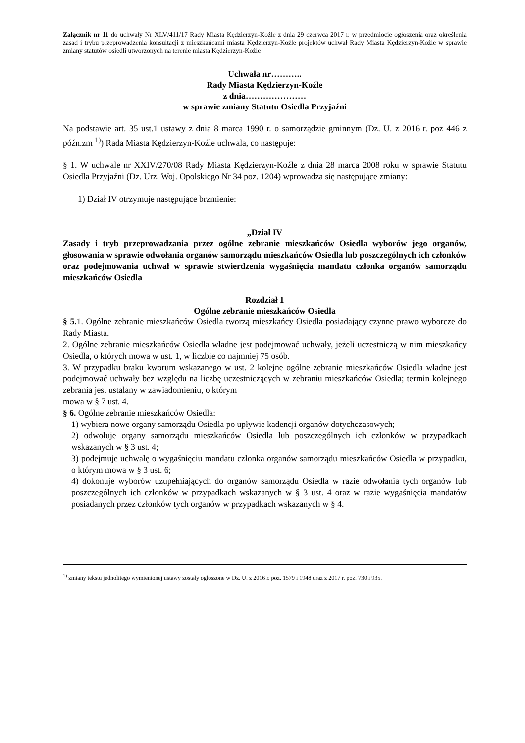Załącznik nr 11 do uchwały Nr XLV/411/17 Rady Miasta Kędzierzyn-Koźle z dnia 29 czerwca 2017 r. w przedmiocie ogłoszenia oraz określenia zasad i trybu przeprowadzenia konsultacji z mieszkańcami miasta Kędzierzyn-Koźle projektów uchwał Rady Miasta Kędzierzyn-Koźle w sprawie zmiany statutów osiedli utworzonych na terenie miasta Kędzierzyn-Koźle
Uchwała nr………..
Rady Miasta Kędzierzyn-Koźle
z dnia…………………
w sprawie zmiany Statutu Osiedla Przyjaźni
Na podstawie art. 35 ust.1 ustawy z dnia 8 marca 1990 r. o samorządzie gminnym (Dz. U. z 2016 r. poz 446 z późn.zm <sup>1)</sup>) Rada Miasta Kędzierzyn-Koźle uchwala, co następuje:
§ 1. W uchwale nr XXIV/270/08 Rady Miasta Kędzierzyn-Koźle z dnia 28 marca 2008 roku w sprawie Statutu Osiedla Przyjaźni (Dz. Urz. Woj. Opolskiego Nr 34 poz. 1204) wprowadza się następujące zmiany:
1) Dział IV otrzymuje następujące brzmienie:
„Dział IV
Zasady i tryb przeprowadzania przez ogólne zebranie mieszkańców Osiedla wyborów jego organów, głosowania w sprawie odwołania organów samorządu mieszkańców Osiedla lub poszczególnych ich członków oraz podejmowania uchwał w sprawie stwierdzenia wygaśnięcia mandatu członka organów samorządu mieszkańców Osiedla
Rozdział 1
Ogólne zebranie mieszkańców Osiedla
§ 5. 1. Ogólne zebranie mieszkańców Osiedla tworzą mieszkańcy Osiedla posiadający czynne prawo wyborcze do Rady Miasta.
2. Ogólne zebranie mieszkańców Osiedla władne jest podejmować uchwały, jeżeli uczestniczą w nim mieszkańcy Osiedla, o których mowa w ust. 1, w liczbie co najmniej 75 osób.
3. W przypadku braku kworum wskazanego w ust. 2 kolejne ogólne zebranie mieszkańców Osiedla władne jest podejmować uchwały bez względu na liczbę uczestniczących w zebraniu mieszkańców Osiedla; termin kolejnego zebrania jest ustalany w zawiadomieniu, o którym
mowa w § 7 ust. 4.
§ 6. Ogólne zebranie mieszkańców Osiedla:
1) wybiera nowe organy samorządu Osiedla po upływie kadencji organów dotychczasowych;
2) odwołuje organy samorządu mieszkańców Osiedla lub poszczególnych ich członków w przypadkach wskazanych w § 3 ust. 4;
3) podejmuje uchwałę o wygaśnięciu mandatu członka organów samorządu mieszkańców Osiedla w przypadku, o którym mowa w § 3 ust. 6;
4) dokonuje wyborów uzupełniających do organów samorządu Osiedla w razie odwołania tych organów lub poszczególnych ich członków w przypadkach wskazanych w § 3 ust. 4 oraz w razie wygaśnięcia mandatów posiadanych przez członków tych organów w przypadkach wskazanych w § 4.
<sup>1)</sup> zmiany tekstu jednolitego wymienionej ustawy zostały ogłoszone w Dz. U. z 2016 r. poz. 1579 i 1948 oraz z 2017 r. poz. 730 i 935.